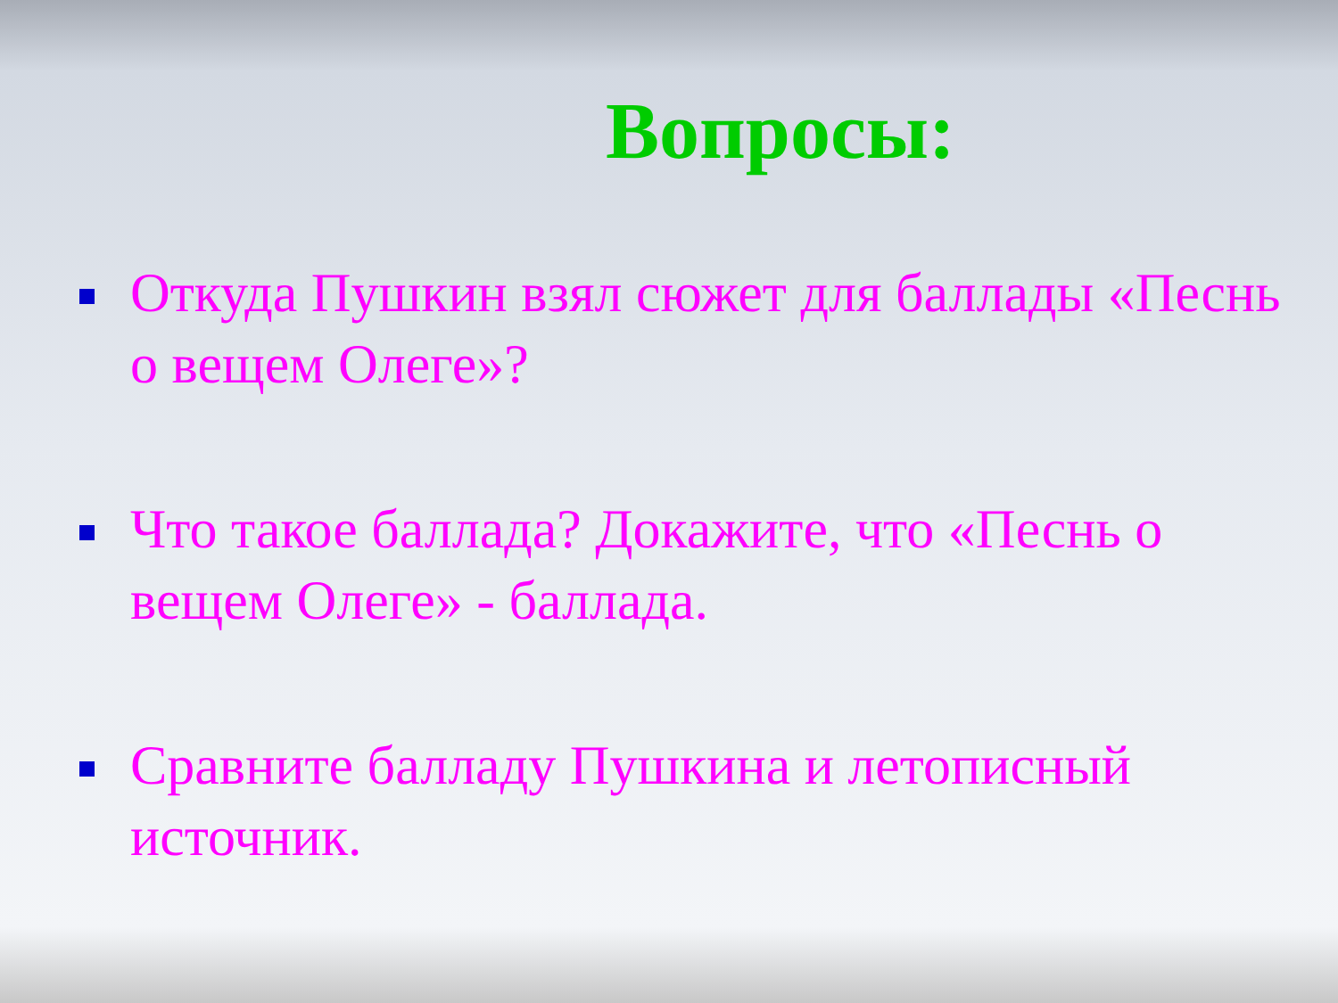Вопросы:
Откуда Пушкин взял сюжет для баллады «Песнь о вещем Олеге»?
Что такое баллада? Докажите, что «Песнь о вещем Олеге» - баллада.
Сравните балладу Пушкина и летописный источник.